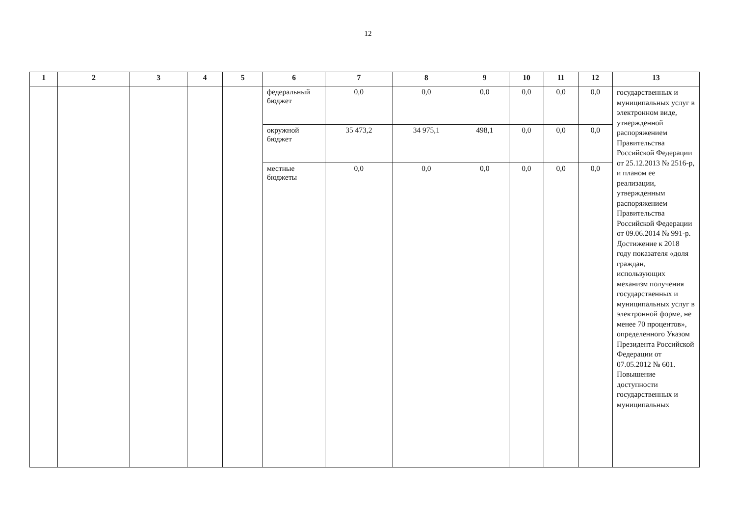12
| 1 | 2 | 3 | 4 | 5 | 6 | 7 | 8 | 9 | 10 | 11 | 12 | 13 |
| --- | --- | --- | --- | --- | --- | --- | --- | --- | --- | --- | --- | --- |
| | | | | | федеральный бюджет | 0,0 | 0,0 | 0,0 | 0,0 | 0,0 | 0,0 | государственных и муниципальных услуг в электронном виде, утвержденной распоряжением Правительства Российской Федерации от 25.12.2013 № 2516-р, и планом ее реализации, утвержденным распоряжением Правительства Российской Федерации от 09.06.2014 № 991-р. Достижение к 2018 году показателя «доля граждан, использующих механизм получения государственных и муниципальных услуг в электронной форме, не менее 70 процентов», определенного Указом Президента Российской Федерации от 07.05.2012 № 601. Повышение доступности государственных и муниципальных |
| | | | | | окружной бюджет | 35 473,2 | 34 975,1 | 498,1 | 0,0 | 0,0 | 0,0 | |
| | | | | | местные бюджеты | 0,0 | 0,0 | 0,0 | 0,0 | 0,0 | 0,0 | |